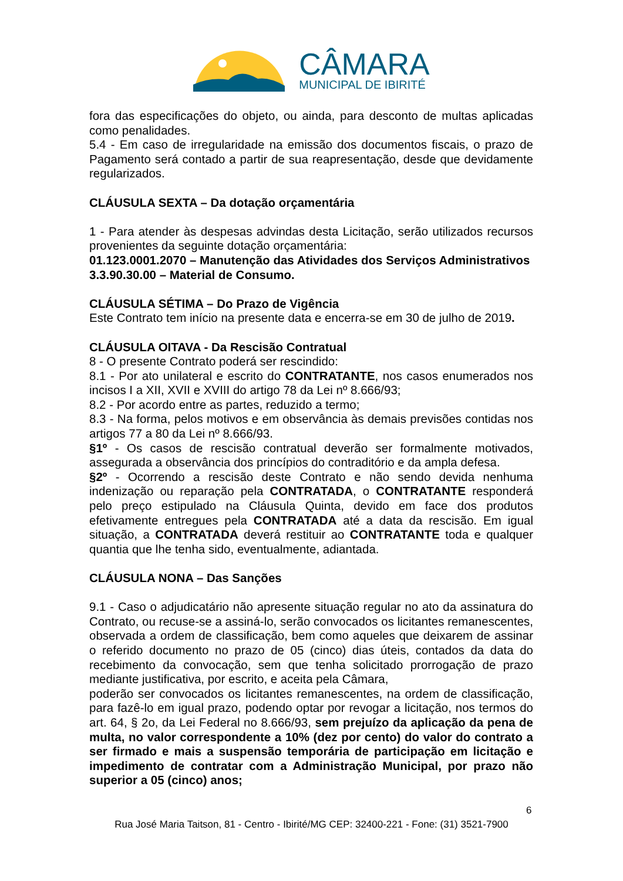CÂMARA
MUNICIPAL DE IBIRITÉ
fora das especificações do objeto, ou ainda, para desconto de multas aplicadas como penalidades.
5.4 - Em caso de irregularidade na emissão dos documentos fiscais, o prazo de Pagamento será contado a partir de sua reapresentação, desde que devidamente regularizados.
CLÁUSULA SEXTA – Da dotação orçamentária
1 - Para atender às despesas advindas desta Licitação, serão utilizados recursos provenientes da seguinte dotação orçamentária:
01.123.0001.2070 – Manutenção das Atividades dos Serviços Administrativos
3.3.90.30.00 – Material de Consumo.
CLÁUSULA SÉTIMA – Do Prazo de Vigência
Este Contrato tem início na presente data e encerra-se em 30 de julho de 2019.
CLÁUSULA OITAVA - Da Rescisão Contratual
8 - O presente Contrato poderá ser rescindido:
8.1 - Por ato unilateral e escrito do CONTRATANTE, nos casos enumerados nos incisos I a XII, XVII e XVIII do artigo 78 da Lei nº 8.666/93;
8.2 - Por acordo entre as partes, reduzido a termo;
8.3 - Na forma, pelos motivos e em observância às demais previsões contidas nos artigos 77 a 80 da Lei nº 8.666/93.
§1º - Os casos de rescisão contratual deverão ser formalmente motivados, assegurada a observância dos princípios do contraditório e da ampla defesa.
§2º - Ocorrendo a rescisão deste Contrato e não sendo devida nenhuma indenização ou reparação pela CONTRATADA, o CONTRATANTE responderá pelo preço estipulado na Cláusula Quinta, devido em face dos produtos efetivamente entregues pela CONTRATADA até a data da rescisão. Em igual situação, a CONTRATADA deverá restituir ao CONTRATANTE toda e qualquer quantia que lhe tenha sido, eventualmente, adiantada.
CLÁUSULA NONA – Das Sanções
9.1 - Caso o adjudicatário não apresente situação regular no ato da assinatura do Contrato, ou recuse-se a assiná-lo, serão convocados os licitantes remanescentes, observada a ordem de classificação, bem como aqueles que deixarem de assinar o referido documento no prazo de 05 (cinco) dias úteis, contados da data do recebimento da convocação, sem que tenha solicitado prorrogação de prazo mediante justificativa, por escrito, e aceita pela Câmara,
poderão ser convocados os licitantes remanescentes, na ordem de classificação, para fazê-lo em igual prazo, podendo optar por revogar a licitação, nos termos do art. 64, § 2o, da Lei Federal no 8.666/93, sem prejuízo da aplicação da pena de multa, no valor correspondente a 10% (dez por cento) do valor do contrato a ser firmado e mais a suspensão temporária de participação em licitação e impedimento de contratar com a Administração Municipal, por prazo não superior a 05 (cinco) anos;
6
Rua José Maria Taitson, 81 - Centro - Ibirité/MG CEP: 32400-221 - Fone: (31) 3521-7900